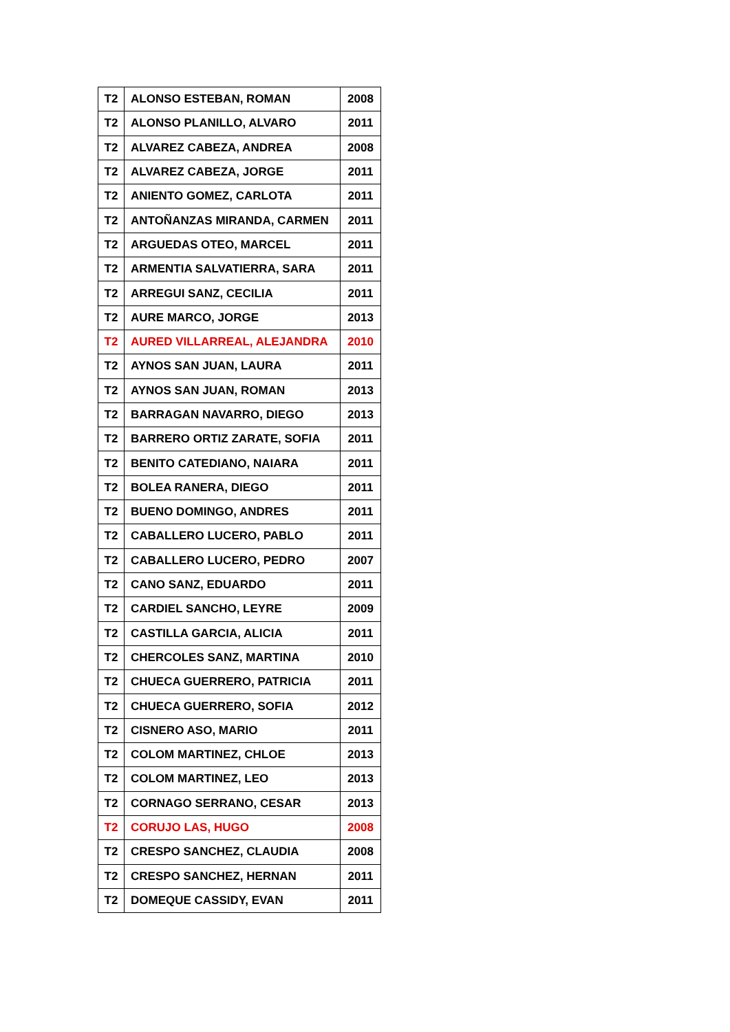| T2 | ALONSO ESTEBAN, ROMAN | 2008 |
| T2 | ALONSO PLANILLO, ALVARO | 2011 |
| T2 | ALVAREZ CABEZA, ANDREA | 2008 |
| T2 | ALVAREZ CABEZA, JORGE | 2011 |
| T2 | ANIENTO GOMEZ, CARLOTA | 2011 |
| T2 | ANTOÑANZAS MIRANDA, CARMEN | 2011 |
| T2 | ARGUEDAS OTEO, MARCEL | 2011 |
| T2 | ARMENTIA SALVATIERRA, SARA | 2011 |
| T2 | ARREGUI SANZ, CECILIA | 2011 |
| T2 | AURE MARCO, JORGE | 2013 |
| T2 | AURED VILLARREAL, ALEJANDRA | 2010 |
| T2 | AYNOS SAN JUAN, LAURA | 2011 |
| T2 | AYNOS SAN JUAN, ROMAN | 2013 |
| T2 | BARRAGAN NAVARRO, DIEGO | 2013 |
| T2 | BARRERO ORTIZ ZARATE, SOFIA | 2011 |
| T2 | BENITO CATEDIANO, NAIARA | 2011 |
| T2 | BOLEA RANERA, DIEGO | 2011 |
| T2 | BUENO DOMINGO, ANDRES | 2011 |
| T2 | CABALLERO LUCERO, PABLO | 2011 |
| T2 | CABALLERO LUCERO, PEDRO | 2007 |
| T2 | CANO SANZ, EDUARDO | 2011 |
| T2 | CARDIEL SANCHO, LEYRE | 2009 |
| T2 | CASTILLA GARCIA, ALICIA | 2011 |
| T2 | CHERCOLES SANZ, MARTINA | 2010 |
| T2 | CHUECA GUERRERO, PATRICIA | 2011 |
| T2 | CHUECA GUERRERO, SOFIA | 2012 |
| T2 | CISNERO ASO, MARIO | 2011 |
| T2 | COLOM MARTINEZ, CHLOE | 2013 |
| T2 | COLOM MARTINEZ, LEO | 2013 |
| T2 | CORNAGO SERRANO, CESAR | 2013 |
| T2 | CORUJO LAS, HUGO | 2008 |
| T2 | CRESPO SANCHEZ, CLAUDIA | 2008 |
| T2 | CRESPO SANCHEZ, HERNAN | 2011 |
| T2 | DOMEQUE CASSIDY, EVAN | 2011 |